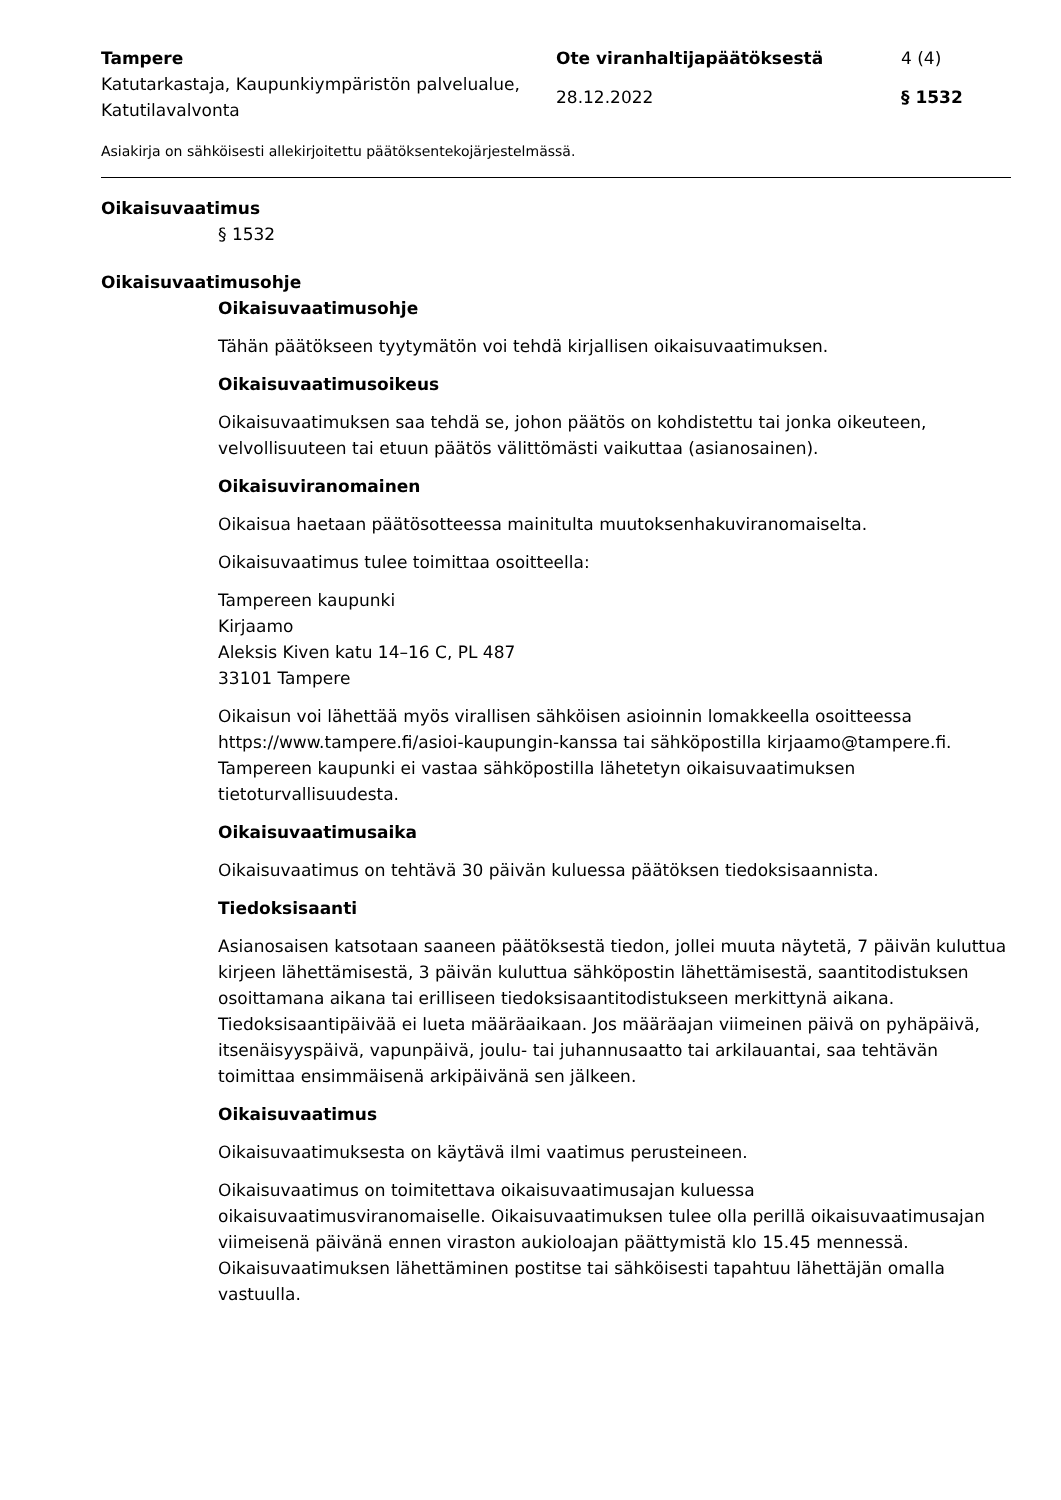| Tampere | Ote viranhaltijapäätöksestä | 4 (4) |
| Katutarkastaja, Kaupunkiympäristön palvelualue, Katutilavalvonta | 28.12.2022 | § 1532 |
Asiakirja on sähköisesti allekirjoitettu päätöksentekojärjestelmässä.
Oikaisuvaatimus
§ 1532
Oikaisuvaatimusohje
Oikaisuvaatimusohje
Tähän päätökseen tyytymätön voi tehdä kirjallisen oikaisuvaatimuksen.
Oikaisuvaatimusoikeus
Oikaisuvaatimuksen saa tehdä se, johon päätös on kohdistettu tai jonka oikeuteen, velvollisuuteen tai etuun päätös välittömästi vaikuttaa (asianosainen).
Oikaisuviranomainen
Oikaisua haetaan päätösotteessa mainitulta muutoksenhakuviranomaiselta.
Oikaisuvaatimus tulee toimittaa osoitteella:
Tampereen kaupunki
Kirjaamo
Aleksis Kiven katu 14–16 C, PL 487
33101 Tampere
Oikaisun voi lähettää myös virallisen sähköisen asioinnin lomakkeella osoitteessa https://www.tampere.fi/asioi-kaupungin-kanssa tai sähköpostilla kirjaamo@tampere.fi. Tampereen kaupunki ei vastaa sähköpostilla lähetetyn oikaisuvaatimuksen tietoturvallisuudesta.
Oikaisuvaatimusaika
Oikaisuvaatimus on tehtävä 30 päivän kuluessa päätöksen tiedoksisaannista.
Tiedoksisaanti
Asianosaisen katsotaan saaneen päätöksestä tiedon, jollei muuta näytetä, 7 päivän kuluttua kirjeen lähettämisestä, 3 päivän kuluttua sähköpostin lähettämisestä, saantitodistuksen osoittamana aikana tai erilliseen tiedoksisaantitodistukseen merkittynä aikana. Tiedoksisaantipäivää ei lueta määräaikaan. Jos määräajan viimeinen päivä on pyhäpäivä, itsenäisyyspäivä, vapunpäivä, joulu- tai juhannusaatto tai arkilauantai, saa tehtävän toimittaa ensimmäisenä arkipäivänä sen jälkeen.
Oikaisuvaatimus
Oikaisuvaatimuksesta on käytävä ilmi vaatimus perusteineen.
Oikaisuvaatimus on toimitettava oikaisuvaatimusajan kuluessa oikaisuvaatimusviranomaiselle. Oikaisuvaatimuksen tulee olla perillä oikaisuvaatimusajan viimeisenä päivänä ennen viraston aukioloajan päättymistä klo 15.45 mennessä. Oikaisuvaatimuksen lähettäminen postitse tai sähköisesti tapahtuu lähettäjän omalla vastuulla.